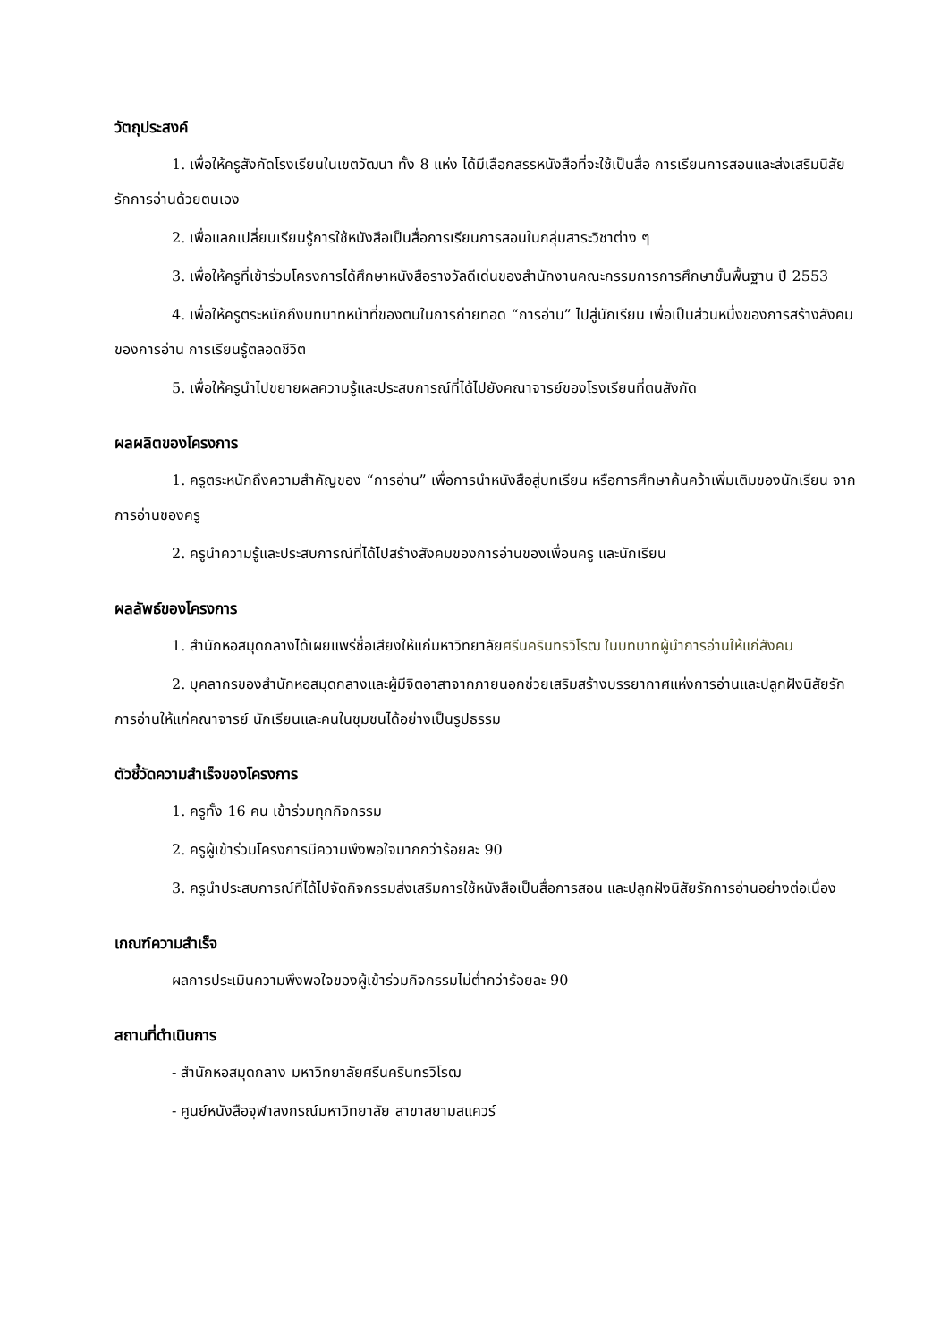วัตถุประสงค์
1. เพื่อให้ครูสังกัดโรงเรียนในเขตวัฒนา ทั้ง 8 แห่ง ได้มีเลือกสรรหนังสือที่จะใช้เป็นสื่อ การเรียนการสอนและส่งเสริมนิสัยรักการอ่านด้วยตนเอง
2. เพื่อแลกเปลี่ยนเรียนรู้การใช้หนังสือเป็นสื่อการเรียนการสอนในกลุ่มสาระวิชาต่าง ๆ
3. เพื่อให้ครูที่เข้าร่วมโครงการได้ศึกษาหนังสือรางวัลดีเด่นของสำนักงานคณะกรรมการการศึกษาขั้นพื้นฐาน ปี 2553
4. เพื่อให้ครูตระหนักถึงบทบาทหน้าที่ของตนในการถ่ายทอด “การอ่าน” ไปสู่นักเรียน เพื่อเป็นส่วนหนึ่งของการสร้างสังคมของการอ่าน การเรียนรู้ตลอดชีวิต
5. เพื่อให้ครูนำไปขยายผลความรู้และประสบการณ์ที่ได้ไปยังคณาจารย์ของโรงเรียนที่ตนสังกัด
ผลผลิตของโครงการ
1. ครูตระหนักถึงความสำคัญของ “การอ่าน” เพื่อการนำหนังสือสู่บทเรียน หรือการศึกษาค้นคว้าเพิ่มเติมของนักเรียน จากการอ่านของครู
2. ครูนำความรู้และประสบการณ์ที่ได้ไปสร้างสังคมของการอ่านของเพื่อนครู และนักเรียน
ผลลัพธ์ของโครงการ
1. สำนักหอสมุดกลางได้เผยแพร่ชื่อเสียงให้แก่มหาวิทยาลัยศรีนครินทรวิโรฒ ในบทบาทผู้นำการอ่านให้แก่สังคม
2. บุคลากรของสำนักหอสมุดกลางและผู้มีจิตอาสาจากภายนอกช่วยเสริมสร้างบรรยากาศแห่งการอ่านและปลูกฝังนิสัยรักการอ่านให้แก่คณาจารย์ นักเรียนและคนในชุมชนได้อย่างเป็นรูปธรรม
ตัวชี้วัดความสำเร็จของโครงการ
1. ครูทั้ง 16 คน เข้าร่วมทุกกิจกรรม
2. ครูผู้เข้าร่วมโครงการมีความพึงพอใจมากกว่าร้อยละ 90
3. ครูนำประสบการณ์ที่ได้ไปจัดกิจกรรมส่งเสริมการใช้หนังสือเป็นสื่อการสอน และปลูกฝังนิสัยรักการอ่านอย่างต่อเนื่อง
เกณฑ์ความสำเร็จ
ผลการประเมินความพึงพอใจของผู้เข้าร่วมกิจกรรมไม่ต่ำกว่าร้อยละ 90
สถานที่ดำเนินการ
- สำนักหอสมุดกลาง มหาวิทยาลัยศรีนครินทรวิโรฒ
- ศูนย์หนังสือจุฬาลงกรณ์มหาวิทยาลัย สาขาสยามสแควร์